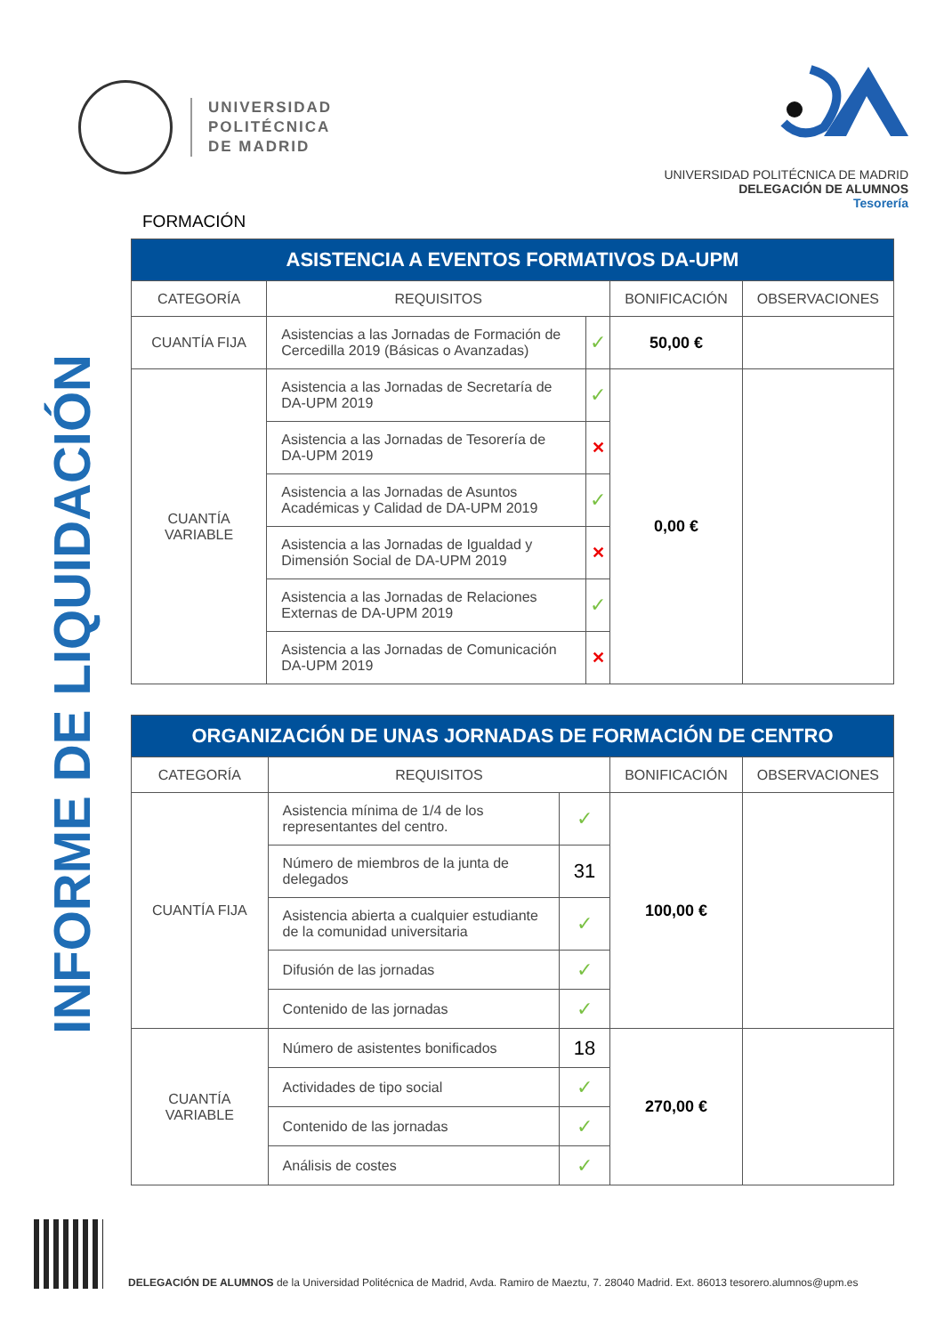UNIVERSIDAD
POLITÉCNICA
DE MADRID
UNIVERSIDAD POLITÉCNICA DE MADRID
DELEGACIÓN DE ALUMNOS
Tesorería
INFORME DE LIQUIDACIÓN
FORMACIÓN
| ASISTENCIA A EVENTOS FORMATIVOS DA-UPM | | | | |
| CATEGORÍA | REQUISITOS | | BONIFICACIÓN | OBSERVACIONES |
| CUANTÍA FIJA | Asistencias a las Jornadas de Formación de Cercedilla 2019 (Básicas o Avanzadas) | ✓ | 50,00 € | |
| CUANTÍA VARIABLE | Asistencia a las Jornadas de Secretaría de DA-UPM 2019 | ✓ | 0,00 € | |
| | Asistencia a las Jornadas de Tesorería de DA-UPM 2019 | ✕ | | |
| | Asistencia a las Jornadas de Asuntos Académicas y Calidad de DA-UPM 2019 | ✓ | | |
| | Asistencia a las Jornadas de Igualdad y Dimensión Social de DA-UPM 2019 | ✕ | | |
| | Asistencia a las Jornadas de Relaciones Externas de DA-UPM 2019 | ✓ | | |
| | Asistencia a las Jornadas de Comunicación DA-UPM 2019 | ✕ | | |
| ORGANIZACIÓN DE UNAS JORNADAS DE FORMACIÓN DE CENTRO | | | | |
| CATEGORÍA | REQUISITOS | | BONIFICACIÓN | OBSERVACIONES |
| CUANTÍA FIJA | Asistencia mínima de 1/4 de los representantes del centro. | ✓ | 100,00 € | |
| | Número de miembros de la junta de delegados | 31 | | |
| | Asistencia abierta a cualquier estudiante de la comunidad universitaria | ✓ | | |
| | Difusión de las jornadas | ✓ | | |
| | Contenido de las jornadas | ✓ | | |
| CUANTÍA VARIABLE | Número de asistentes bonificados | 18 | 270,00 € | |
| | Actividades de tipo social | ✓ | | |
| | Contenido de las jornadas | ✓ | | |
| | Análisis de costes | ✓ | | |
DELEGACIÓN DE ALUMNOS de la Universidad Politécnica de Madrid, Avda. Ramiro de Maeztu, 7. 28040 Madrid. Ext. 86013 tesorero.alumnos@upm.es